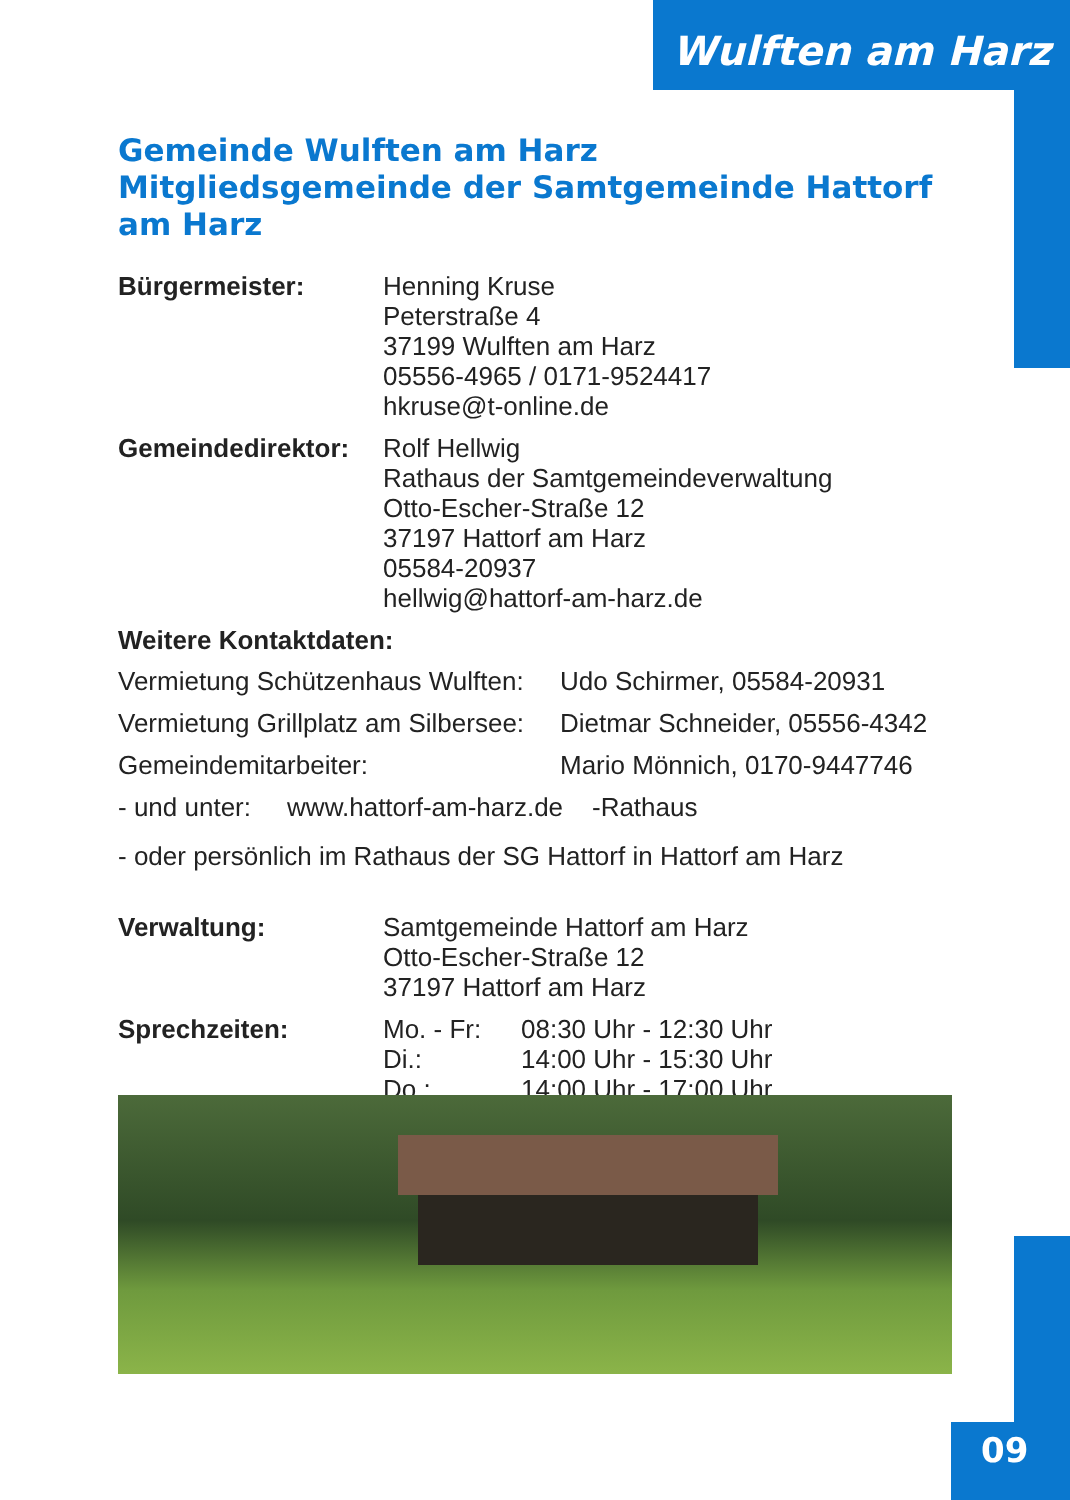Wulften am Harz
Gemeinde Wulften am Harz
Mitgliedsgemeinde der Samtgemeinde Hattorf am Harz
Bürgermeister: Henning Kruse
Peterstraße 4
37199 Wulften am Harz
05556-4965 / 0171-9524417
hkruse@t-online.de
Gemeindedirektor:
Rolf Hellwig
Rathaus der Samtgemeindeverwaltung
Otto-Escher-Straße 12
37197 Hattorf am Harz
05584-20937
hellwig@hattorf-am-harz.de
Weitere Kontaktdaten:
Vermietung Schützenhaus Wulften: Udo Schirmer, 05584-20931
Vermietung Grillplatz am Silbersee: Dietmar Schneider, 05556-4342
Gemeindemitarbeiter: Mario Mönnich, 0170-9447746
- und unter: www.hattorf-am-harz.de -Rathaus
- oder persönlich im Rathaus der SG Hattorf in Hattorf am Harz
Verwaltung: Samtgemeinde Hattorf am Harz
Otto-Escher-Straße 12
37197 Hattorf am Harz
Sprechzeiten: Mo. - Fr: 08:30 Uhr - 12:30 Uhr Di.: 14:00 Uhr - 15:30 Uhr Do.: 14:00 Uhr - 17:00 Uhr
09